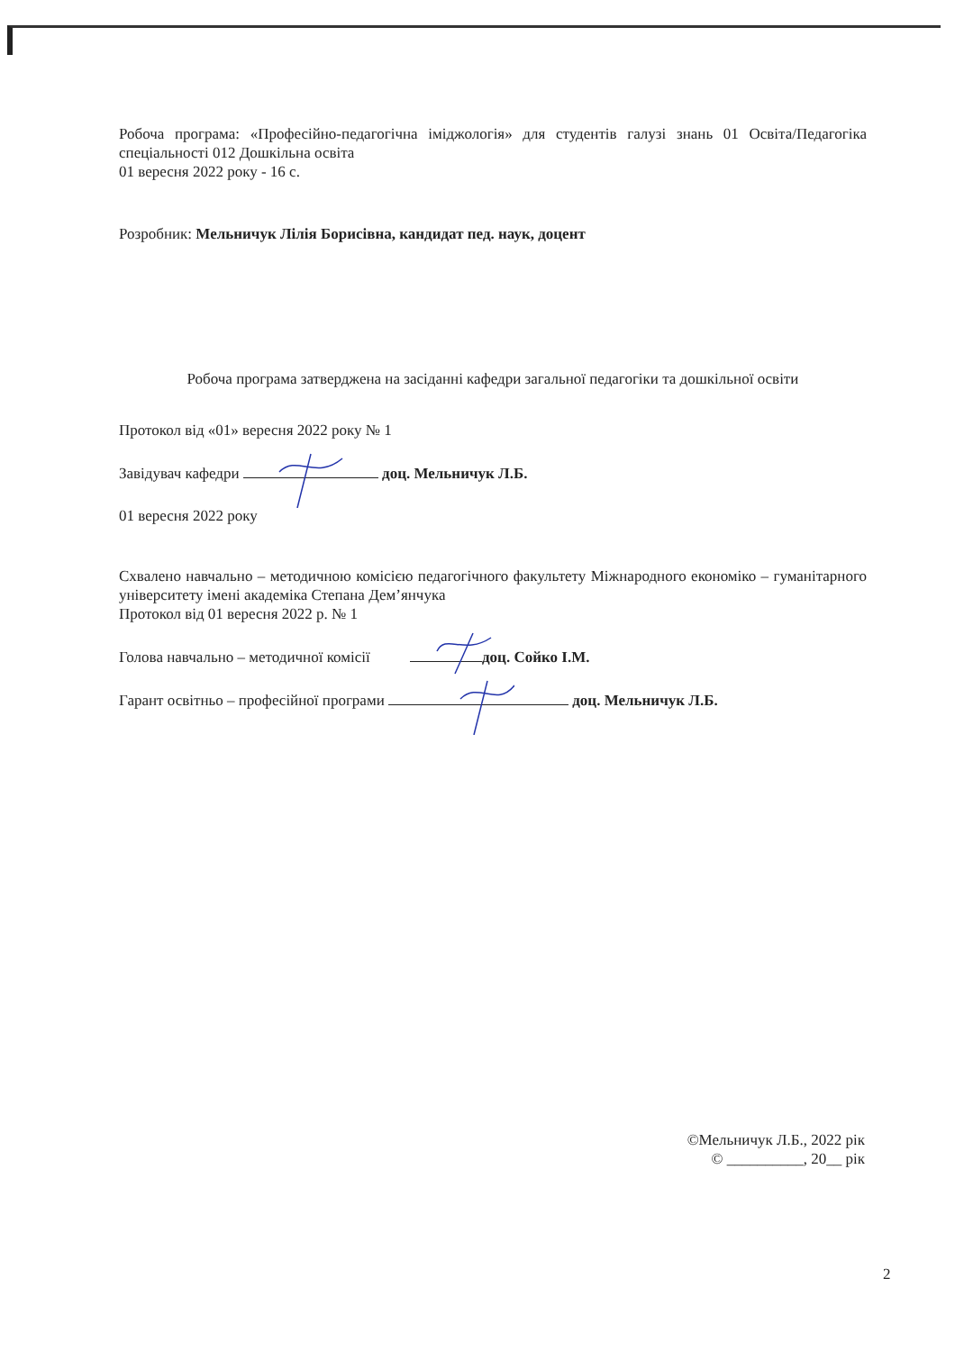Робоча програма: «Професійно-педагогічна іміджологія» для студентів галузі знань 01 Освіта/Педагогіка спеціальності 012 Дошкільна освіта
01 вересня 2022 року - 16 с.
Розробник: Мельничук Лілія Борисівна, кандидат пед. наук, доцент
Робоча програма затверджена на засіданні кафедри загальної педагогіки та дошкільної освіти
Протокол від «01» вересня 2022 року № 1
Завідувач кафедри доц. Мельничук Л.Б.
01 вересня 2022 року
Схвалено навчально – методичною комісією педагогічного факультету Міжнародного економіко – гуманітарного університету імені академіка Степана Дем’янчука
Протокол від 01 вересня 2022 р. № 1
Голова навчально – методичної комісії доц. Сойко І.М.
Гарант освітньо – професійної програми доц. Мельничук Л.Б.
©Мельничук Л.Б., 2022 рік
© __________, 20__ рік
2